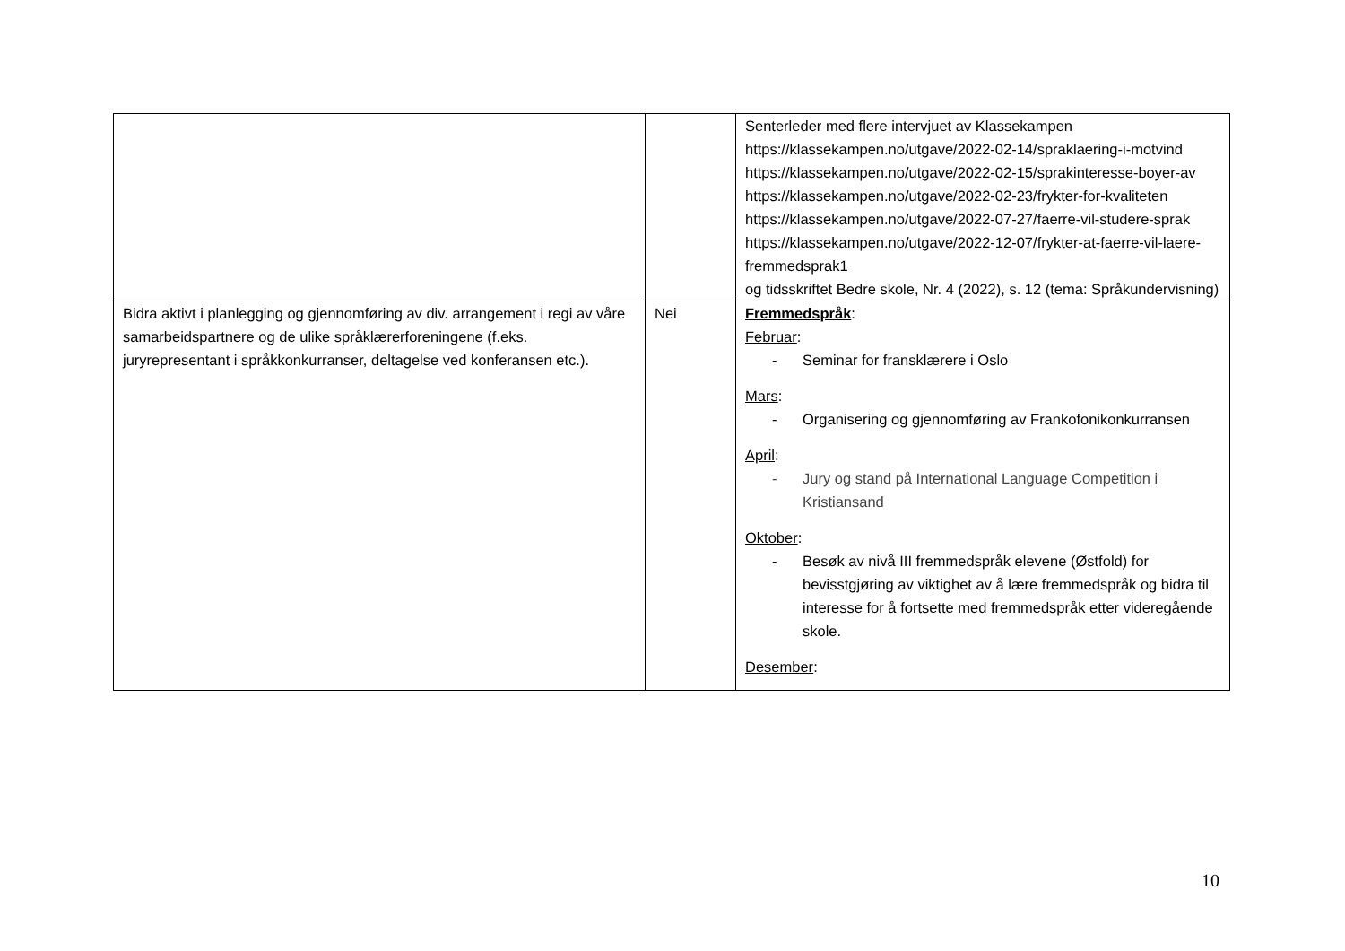| | | Senterleder med flere intervjuet av Klassekampen https://klassekampen.no/utgave/2022-02-14/spraklaering-i-motvind https://klassekampen.no/utgave/2022-02-15/sprakinteresse-boyer-av https://klassekampen.no/utgave/2022-02-23/frykter-for-kvaliteten https://klassekampen.no/utgave/2022-07-27/faerre-vil-studere-sprak https://klassekampen.no/utgave/2022-12-07/frykter-at-faerre-vil-laere-fremmedsprak1 og tidsskriftet Bedre skole, Nr. 4 (2022), s. 12 (tema: Språkundervisning) |
| Bidra aktivt i planlegging og gjennomføring av div. arrangement i regi av våre samarbeidspartnere og de ulike språklærerforeningene (f.eks. juryrepresentant i språkkonkurranser, deltagelse ved konferansen etc.). | Nei | Fremmedspråk : Februar : - Seminar for fransklærere i Oslo Mars : - Organisering og gjennomføring av Frankofonikonkurransen April : - Jury og stand på International Language Competition i Kristiansand Oktober : - Besøk av nivå III fremmedspråk elevene (Østfold) for bevisstgjøring av viktighet av å lære fremmedspråk og bidra til interesse for å fortsette med fremmedspråk etter videregående skole. Desember : |
10